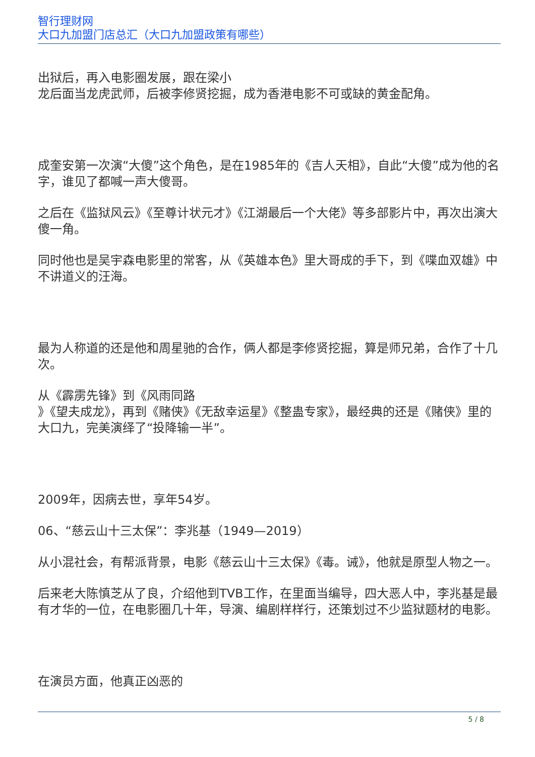智行理财网
大口九加盟门店总汇（大口九加盟政策有哪些）
出狱后，再入电影圈发展，跟在梁小
龙后面当龙虎武师，后被李修贤挖掘，成为香港电影不可或缺的黄金配角。
成奎安第一次演“大傻”这个角色，是在1985年的《吉人天相》，自此“大傻”成为他的名字，谁见了都喊一声大傻哥。
之后在《监狱风云》《至尊计状元才》《江湖最后一个大佬》等多部影片中，再次出演大傻一角。
同时他也是吴宇森电影里的常客，从《英雄本色》里大哥成的手下，到《喋血双雄》中不讲道义的汪海。
最为人称道的还是他和周星驰的合作，俩人都是李修贤挖掘，算是师兄弟，合作了十几次。
从《霹雳先锋》到《风雨同路
》《望夫成龙》，再到《赌侠》《无敌幸运星》《整蛊专家》，最经典的还是《赌侠》里的大口九，完美演绎了“投降输一半”。
2009年，因病去世，享年54岁。
06、“慈云山十三太保”：李兆基（1949—2019）
从小混社会，有帮派背景，电影《慈云山十三太保》《毒。诫》，他就是原型人物之一。
后来老大陈慎芝从了良，介绍他到TVB工作，在里面当编导，四大恶人中，李兆基是最有才华的一位，在电影圈几十年，导演、编剧样样行，还策划过不少监狱题材的电影。
在演员方面，他真正凶恶的
5 / 8